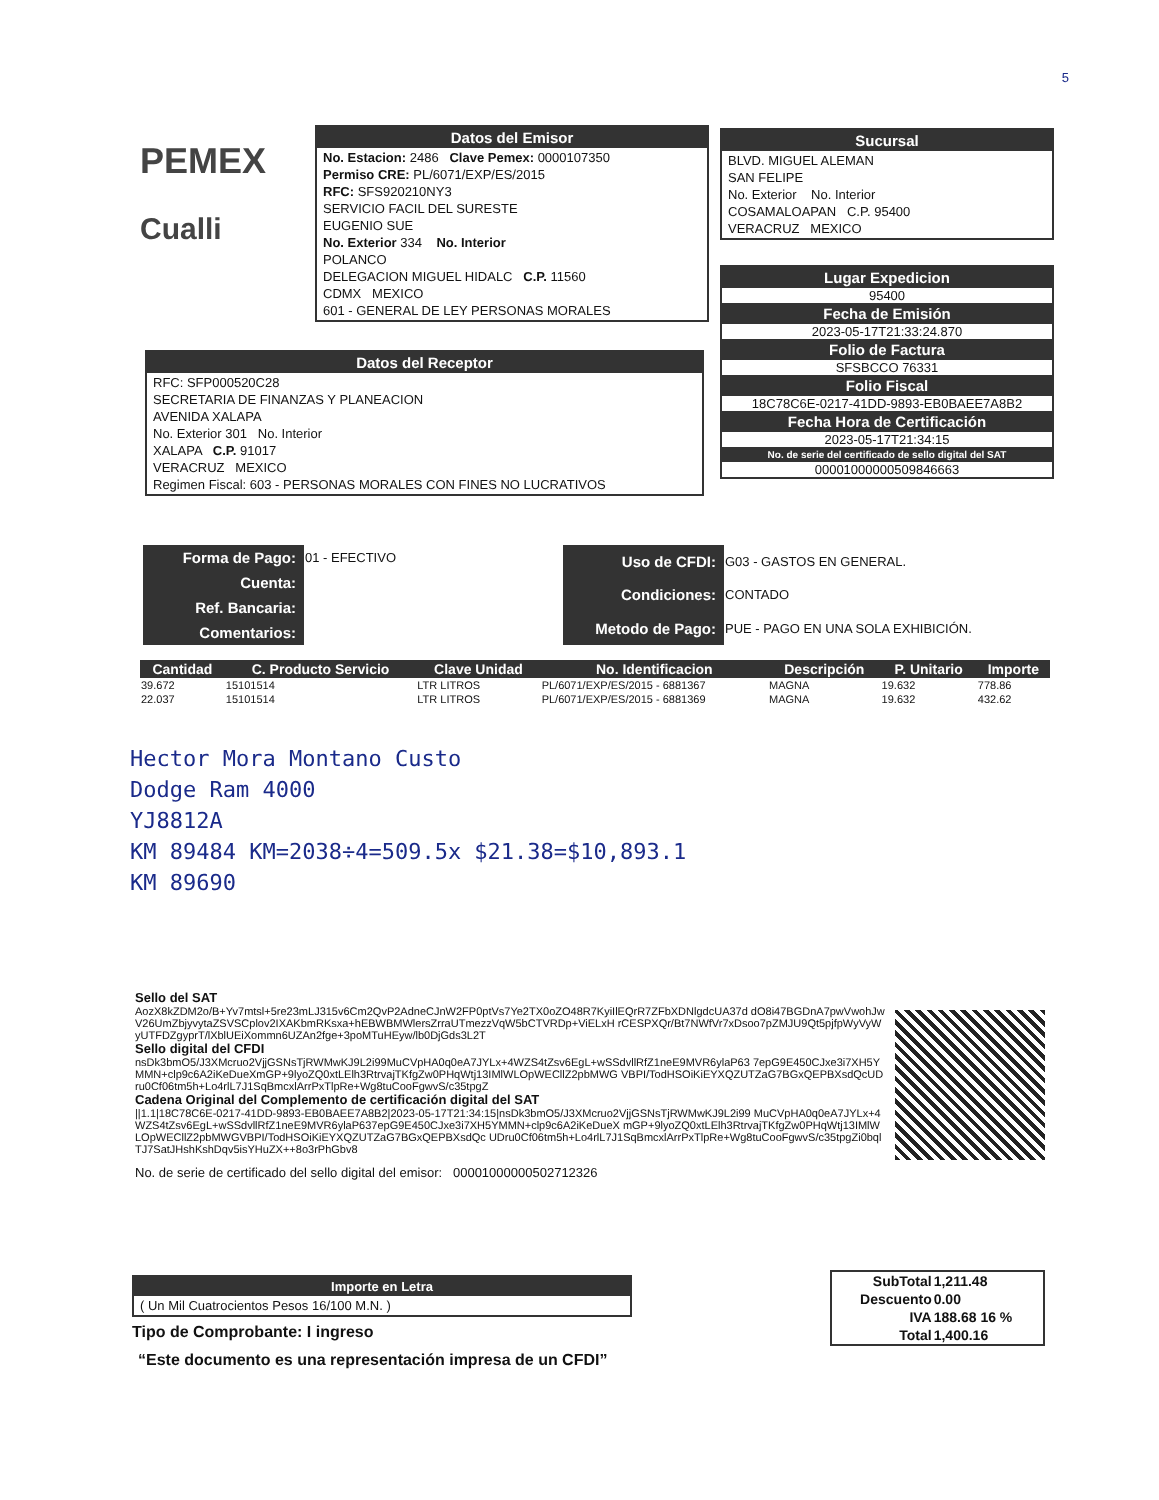5
PEMEX
Cualli
Datos del Emisor
No. Estacion: 2486 Clave Pemex: 0000107350
Permiso CRE: PL/6071/EXP/ES/2015
RFC: SFS920210NY3
SERVICIO FACIL DEL SURESTE
EUGENIO SUE
No. Exterior 334 No. Interior
POLANCO
DELEGACION MIGUEL HIDALC C.P. 11560
CDMX MEXICO
601 - GENERAL DE LEY PERSONAS MORALES
Sucursal
BLVD. MIGUEL ALEMAN
SAN FELIPE
No. Exterior No. Interior
COSAMALOAPAN C.P. 95400
VERACRUZ MEXICO
Lugar Expedicion
95400
Fecha de Emisión
2023-05-17T21:33:24.870
Folio de Factura
SFSBCCO 76331
Folio Fiscal
18C78C6E-0217-41DD-9893-EB0BAEE7A8B2
Fecha Hora de Certificación
2023-05-17T21:34:15
No. de serie del certificado de sello digital del SAT
00001000000509846663
Datos del Receptor
RFC: SFP000520C28
SECRETARIA DE FINANZAS Y PLANEACION
AVENIDA XALAPA
No. Exterior 301 No. Interior
XALAPA C.P. 91017
VERACRUZ MEXICO
Regimen Fiscal: 603 - PERSONAS MORALES CON FINES NO LUCRATIVOS
| Forma de Pago: | 01 - EFECTIVO |
| Cuenta: | |
| Ref. Bancaria: | |
| Comentarios: | |
| Uso de CFDI: | G03 - GASTOS EN GENERAL. |
| Condiciones: | CONTADO |
| Metodo de Pago: | PUE - PAGO EN UNA SOLA EXHIBICIÓN. |
| Cantidad | C. Producto Servicio | Clave Unidad | No. Identificacion | Descripción | P. Unitario | Importe |
| --- | --- | --- | --- | --- | --- | --- |
| 39.672 | 15101514 | LTR LITROS | PL/6071/EXP/ES/2015 - 6881367 | MAGNA | 19.632 | 778.86 |
| 22.037 | 15101514 | LTR LITROS | PL/6071/EXP/ES/2015 - 6881369 | MAGNA | 19.632 | 432.62 |
Hector Mora Montano Custo
Dodge Ram 4000
YJ8812A
KM 89484 KM=2038÷4=509.5x $21.38=$10,893.1
KM 89690
Sello del SAT
AozX8kZDM2o/B+Yv7mtsl+5re23mLJ315v6Cm2QvP2AdneCJnW2FP0ptVs7Ye2TX0oZO48R7KyiIlEQrR7ZFbXDNlgdcUA37d dO8i47BGDnA7pwVwohJwV26UmZbjyvytaZSVSCplov2IXAKbmRKsxa+hEBWBMWlersZrraUTmezzVqW5bCTVRDp+ViELxH rCESPXQr/Bt7NWfVr7xDsoo7pZMJU9Qt5pjfpWyVyWyUTFDZgyprT/lXblUEiXommn6UZAn2fge+3poMTuHEyw/lb0DjGds3L2T
Sello digital del CFDI
nsDk3bmO5/J3XMcruo2VjjGSNsTjRWMwKJ9L2i99MuCVpHA0q0eA7JYLx+4WZS4tZsv6EgL+wSSdvllRfZ1neE9MVR6ylaP63 7epG9E450CJxe3i7XH5YMMN+clp9c6A2iKeDueXmGP+9lyoZQ0xtLElh3RtrvajTKfgZw0PHqWtj13IMlWLOpWECllZ2pbMWG VBPI/TodHSOiKiEYXQZUTZaG7BGxQEPBXsdQcUDru0Cf06tm5h+Lo4rlL7J1SqBmcxlArrPxTlpRe+Wg8tuCooFgwvS/c35tpgZ
Cadena Original del Complemento de certificación digital del SAT
||1.1|18C78C6E-0217-41DD-9893-EB0BAEE7A8B2|2023-05-17T21:34:15|nsDk3bmO5/J3XMcruo2VjjGSNsTjRWMwKJ9L2i99 MuCVpHA0q0eA7JYLx+4WZS4tZsv6EgL+wSSdvllRfZ1neE9MVR6ylaP637epG9E450CJxe3i7XH5YMMN+clp9c6A2iKeDueX mGP+9lyoZQ0xtLElh3RtrvajTKfgZw0PHqWtj13IMlWLOpWECllZ2pbMWGVBPI/TodHSOiKiEYXQZUTZaG7BGxQEPBXsdQc UDru0Cf06tm5h+Lo4rlL7J1SqBmcxlArrPxTlpRe+Wg8tuCooFgwvS/c35tpgZi0bqlTJ7SatJHshKshDqv5isYHuZX++8o3rPhGbv8
No. de serie de certificado del sello digital del emisor: 00001000000502712326
Importe en Letra
( Un Mil Cuatrocientos Pesos 16/100 M.N. )
Tipo de Comprobante: I ingreso
“Este documento es una representación impresa de un CFDI”
| SubTotal | 1,211.48 |
| Descuento | 0.00 |
| IVA | 188.68 16 % |
| Total | 1,400.16 |